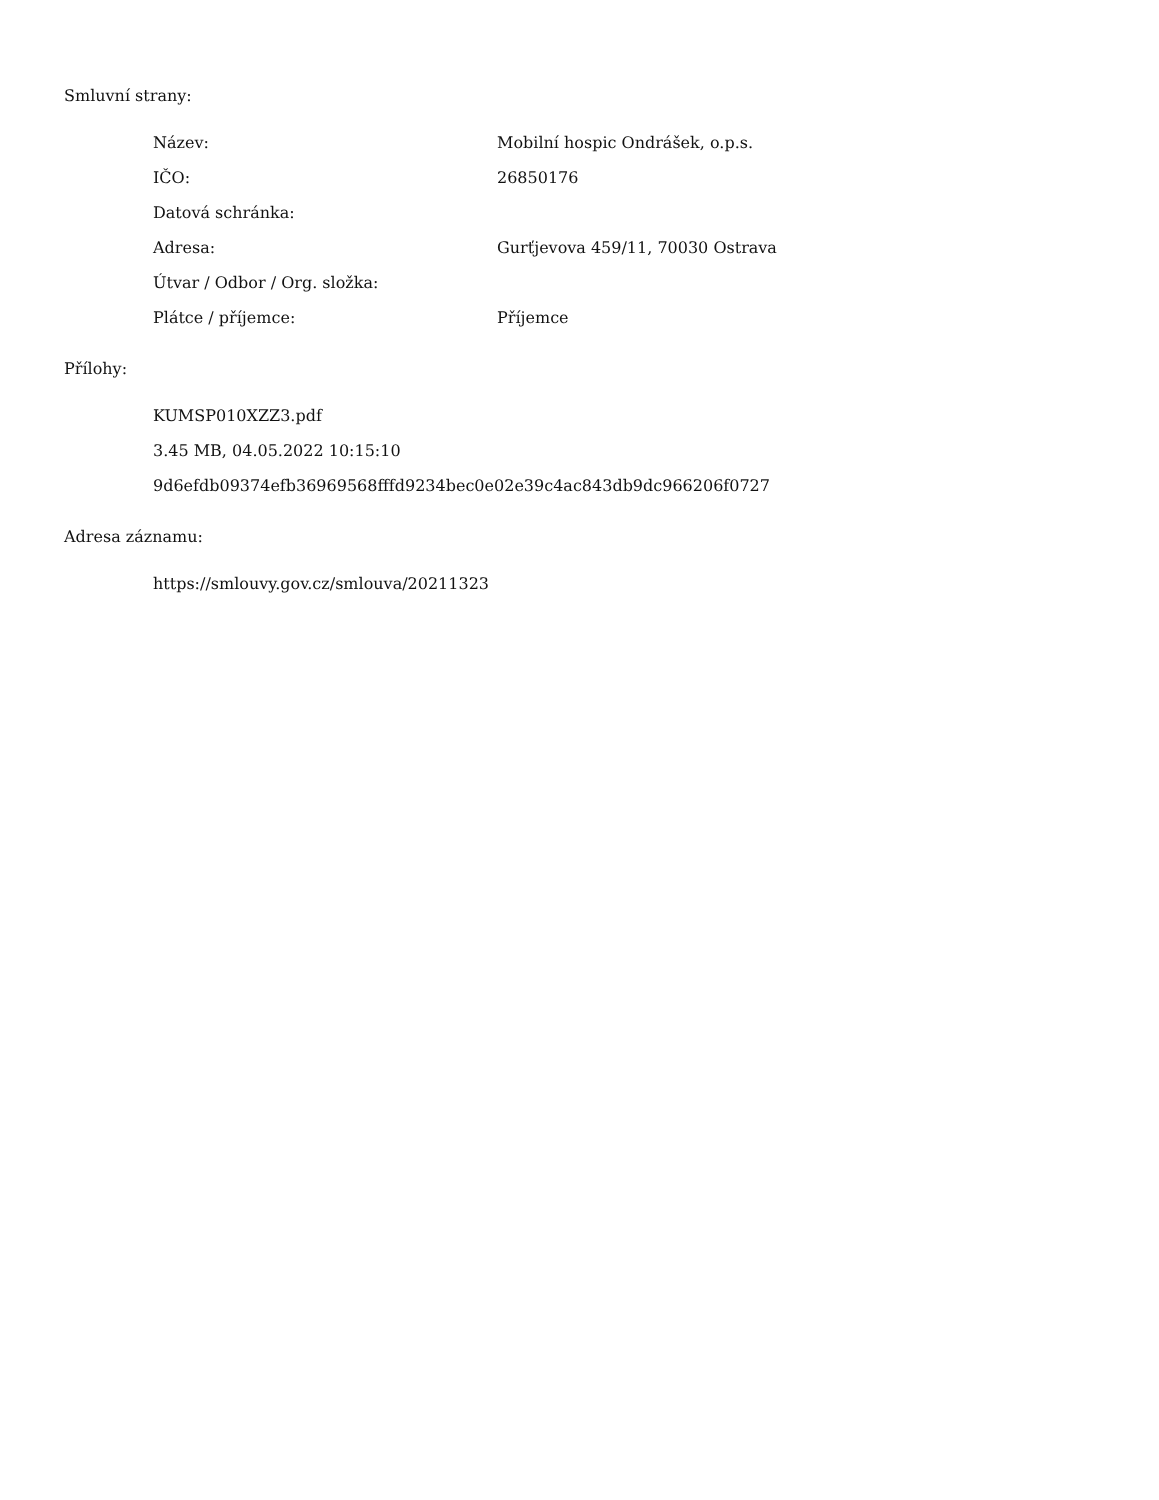Smluvní strany:
Název: Mobilní hospic Ondrášek, o.p.s.
IČO: 26850176
Datová schránka:
Adresa: Gurťjevova 459/11, 70030 Ostrava
Útvar / Odbor / Org. složka:
Plátce / příjemce: Příjemce
Přílohy:
KUMSP010XZZ3.pdf
3.45 MB, 04.05.2022 10:15:10
9d6efdb09374efb36969568fffd9234bec0e02e39c4ac843db9dc966206f0727
Adresa záznamu:
https://smlouvy.gov.cz/smlouva/20211323